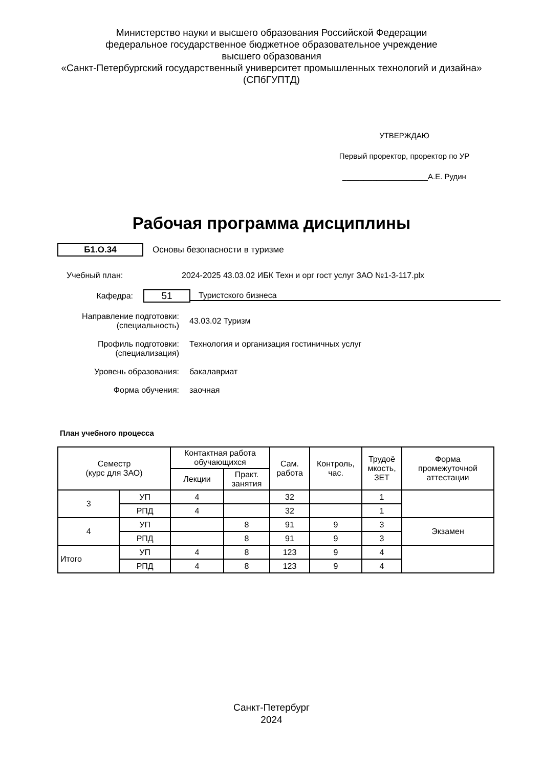Министерство науки и высшего образования Российской Федерации
федеральное государственное бюджетное образовательное учреждение
высшего образования
«Санкт-Петербургский государственный университет промышленных технологий и дизайна»
(СПбГУПТД)
УТВЕРЖДАЮ
Первый проректор, проректор по УР
____________________А.Е. Рудин
Рабочая программа дисциплины
Б1.О.34
Основы безопасности в туризме
Учебный план: 2024-2025 43.03.02 ИБК Техн и орг гост услуг ЗАО №1-3-117.plx
Кафедра: 51 Туристского бизнеса
Направление подготовки:
(специальность) 43.03.02 Туризм
Профиль подготовки:
(специализация) Технология и организация гостиничных услуг
Уровень образования: бакалавриат
Форма обучения: заочная
План учебного процесса
| Семестр (курс для ЗАО) | | Контактная работа обучающихся | | Сам. работа | Контроль, час. | Трудоё мкость, ЗЕТ | Форма промежуточной аттестации |
| --- | --- | --- | --- | --- | --- | --- | --- |
| | | Лекции | Практ. занятия | | | | |
| 3 | УП | 4 | | 32 | | 1 | |
| | РПД | 4 | | 32 | | 1 | |
| 4 | УП | | 8 | 91 | 9 | 3 | Экзамен |
| | РПД | | 8 | 91 | 9 | 3 | |
| Итого | УП | 4 | 8 | 123 | 9 | 4 | |
| | РПД | 4 | 8 | 123 | 9 | 4 | |
Санкт-Петербург
2024